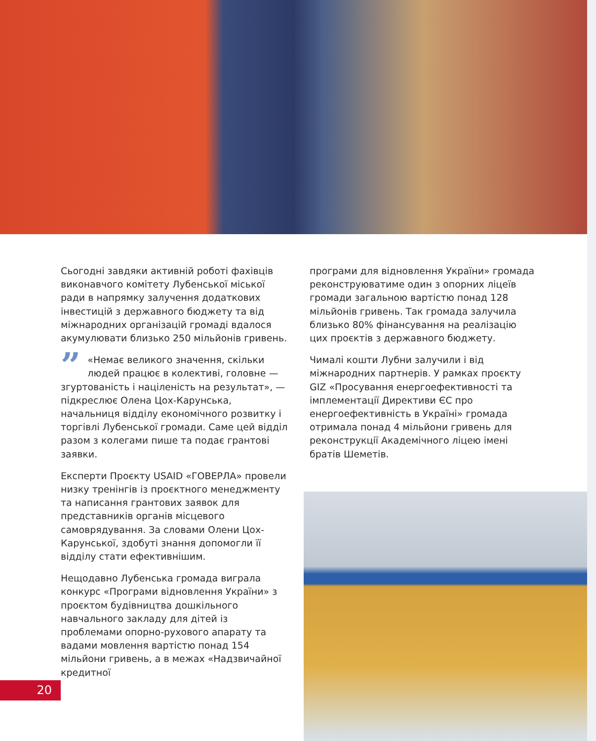Сьогодні завдяки активній роботі фахівців виконавчого комітету Лубенської міської ради в напрямку залучення додаткових інвестицій з державного бюджету та від міжнародних організацій громаді вдалося акумулювати близько 250 мільйонів гривень.
” «Немає великого значення, скільки людей працює в колективі, головне — згуртованість і націленість на результат», — підкреслює Олена Цох-Карунська, начальниця відділу економічного розвитку і торгівлі Лубенської громади. Саме цей відділ разом з колегами пише та подає грантові заявки.
Експерти Проєкту USAID «ГОВЕРЛА» провели низку тренінгів із проєктного менеджменту та написання грантових заявок для представників органів місцевого самоврядування. За словами Олени Цох-Карунської, здобуті знання допомогли її відділу стати ефективнішим.
Нещодавно Лубенська громада виграла конкурс «Програми відновлення України» з проєктом будівництва дошкільного навчального закладу для дітей із проблемами опорно-рухового апарату та вадами мовлення вартістю понад 154 мільйони гривень, а в межах «Надзвичайної кредитної
програми для відновлення України» громада реконструюватиме один з опорних ліцеїв громади загальною вартістю понад 128 мільйонів гривень. Так громада залучила близько 80% фінансування на реалізацію цих проєктів з державного бюджету.
Чималі кошти Лубни залучили і від міжнародних партнерів. У рамках проєкту GIZ «Просування енергоефективності та імплементації Директиви ЄС про енергоефективність в Україні» громада отримала понад 4 мільйони гривень для реконструкції Академічного ліцею імені братів Шеметів.
20